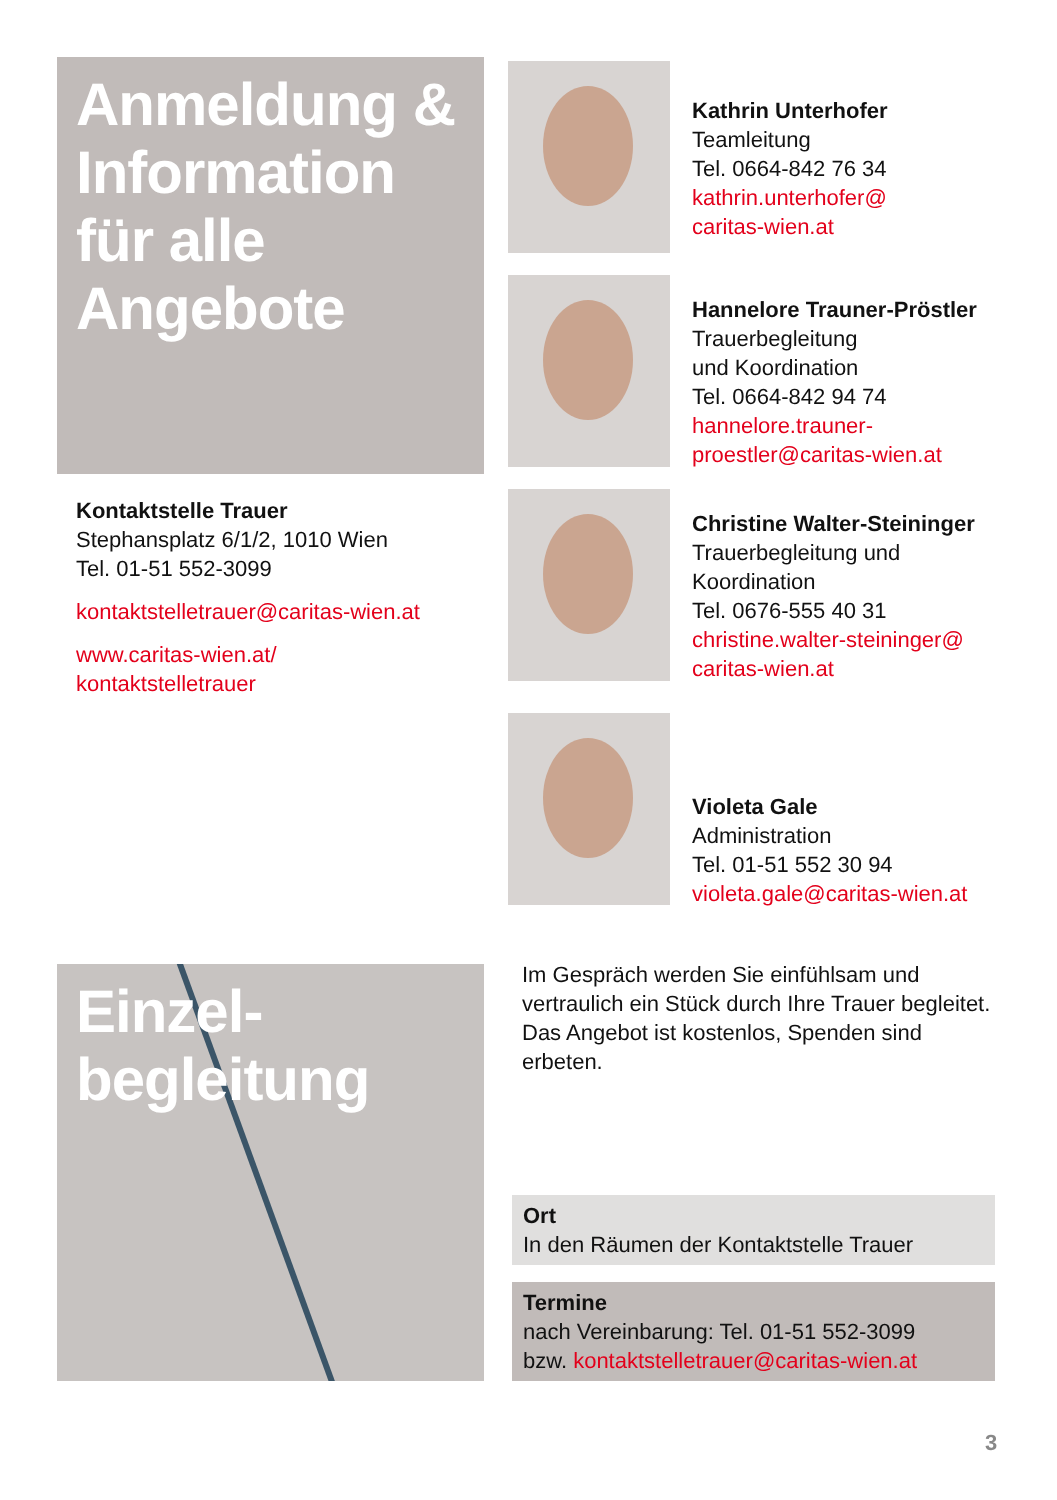Anmeldung & Information für alle Angebote
Kontaktstelle Trauer
Stephansplatz 6/1/2, 1010 Wien
Tel. 01-51 552-3099
kontaktstelletrauer@caritas-wien.at
www.caritas-wien.at/
kontaktstelletrauer
Kathrin Unterhofer
Teamleitung
Tel. 0664-842 76 34
kathrin.unterhofer@
caritas-wien.at
Hannelore Trauner-Pröstler
Trauerbegleitung
und Koordination
Tel. 0664-842 94 74
hannelore.trauner-
proestler@caritas-wien.at
Christine Walter-Steininger
Trauerbegleitung und
Koordination
Tel. 0676-555 40 31
christine.walter-steininger@
caritas-wien.at
Violeta Gale
Administration
Tel. 01-51 552 30 94
violeta.gale@caritas-wien.at
Einzel-
begleitung
Im Gespräch werden Sie einfühlsam und vertraulich ein Stück durch Ihre Trauer begleitet. Das Angebot ist kostenlos, Spenden sind erbeten.
Ort
In den Räumen der Kontaktstelle Trauer
Termine
nach Vereinbarung: Tel. 01-51 552-3099
bzw. kontaktstelletrauer@caritas-wien.at
3